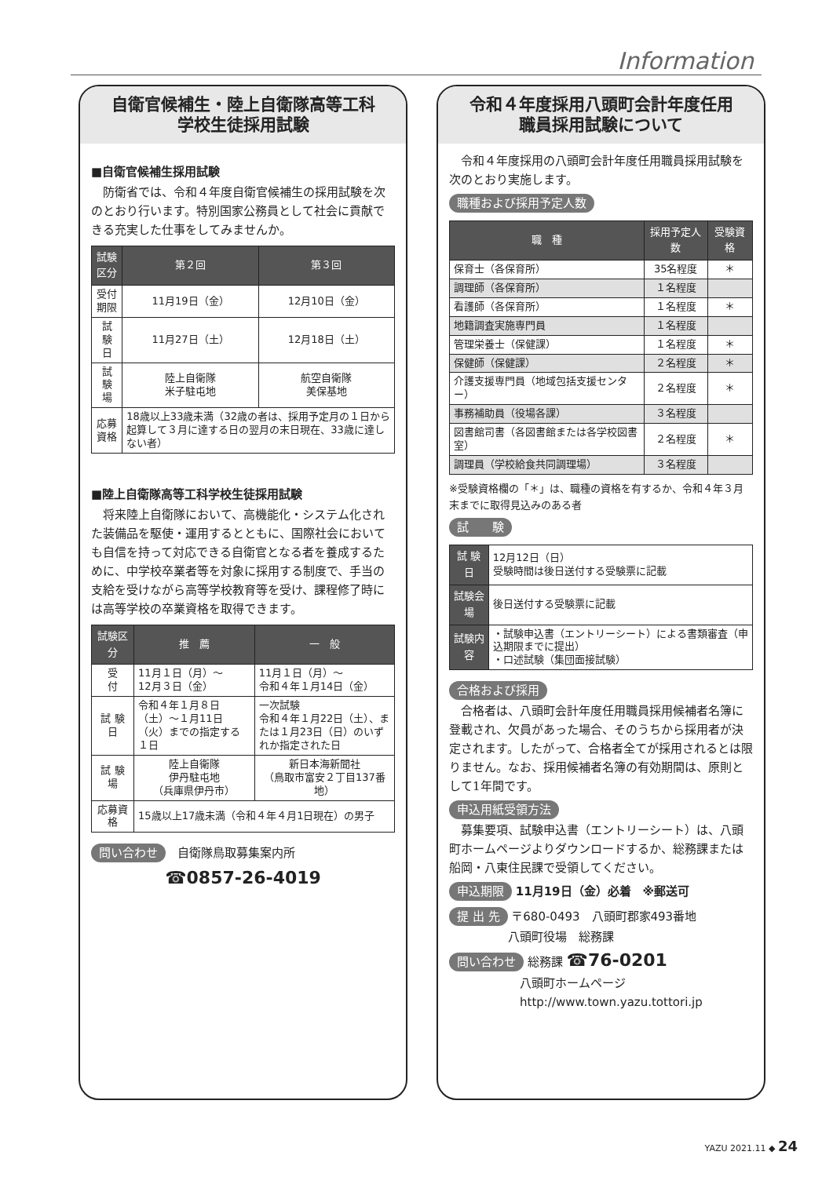Information
自衛官候補生・陸上自衛隊高等工科
学校生徒採用試験
■自衛官候補生採用試験
防衛省では、令和４年度自衛官候補生の採用試験を次のとおり行います。特別国家公務員として社会に貢献できる充実した仕事をしてみませんか。
| 試験区分 | 第２回 | 第３回 |
| --- | --- | --- |
| 受付期限 | 11月19日（金） | 12月10日（金） |
| 試 験 日 | 11月27日（土） | 12月18日（土） |
| 試 験 場 | 陸上自衛隊 米子駐屯地 | 航空自衛隊 美保基地 |
| 応募資格 | 18歳以上33歳未満（32歳の者は、採用予定月の１日から起算して３月に達する日の翌月の末日現在、33歳に達しない者） | |
■陸上自衛隊高等工科学校生徒採用試験
将来陸上自衛隊において、高機能化・システム化された装備品を駆使・運用するとともに、国際社会においても自信を持って対応できる自衛官となる者を養成するために、中学校卒業者等を対象に採用する制度で、手当の支給を受けながら高等学校教育等を受け、課程修了時には高等学校の卒業資格を取得できます。
| 試験区分 | 推 薦 | 一 般 |
| --- | --- | --- |
| 受 付 | 11月１日（月）～ 12月３日（金） | 11月１日（月）～ 令和４年１月14日（金） |
| 試 験 日 | 令和４年１月８日（土）～１月11日（火）までの指定する１日 | 一次試験 令和４年１月22日（土）、または１月23日（日）のいずれか指定された日 |
| 試 験 場 | 陸上自衛隊 伊丹駐屯地 （兵庫県伊丹市） | 新日本海新聞社 （鳥取市富安２丁目137番地） |
| 応募資格 | 15歳以上17歳未満（令和４年４月1日現在）の男子 | |
問い合わせ　自衛隊鳥取募集案内所
☎0857-26-4019
令和４年度採用八頭町会計年度任用
職員採用試験について
令和４年度採用の八頭町会計年度任用職員採用試験を次のとおり実施します。
職種および採用予定人数
| 職 種 | 採用予定人数 | 受験資格 |
| --- | --- | --- |
| 保育士（各保育所） | 35名程度 | ＊ |
| 調理師（各保育所） | １名程度 | |
| 看護師（各保育所） | １名程度 | ＊ |
| 地籍調査実施専門員 | １名程度 | |
| 管理栄養士（保健課） | １名程度 | ＊ |
| 保健師（保健課） | ２名程度 | ＊ |
| 介護支援専門員（地域包括支援センター） | ２名程度 | ＊ |
| 事務補助員（役場各課） | ３名程度 | |
| 図書館司書（各図書館または各学校図書室） | ２名程度 | ＊ |
| 調理員（学校給食共同調理場） | ３名程度 | |
※受験資格欄の「＊」は、職種の資格を有するか、令和４年３月末までに取得見込みのある者
試　　験
| 試 験 日 | 12月12日（日） 受験時間は後日送付する受験票に記載 |
| 試験会場 | 後日送付する受験票に記載 |
| 試験内容 | ・試験申込書（エントリーシート）による書類審査（申込期限までに提出） ・口述試験（集団面接試験） |
合格および採用
合格者は、八頭町会計年度任用職員採用候補者名簿に登載され、欠員があった場合、そのうちから採用者が決定されます。したがって、合格者全てが採用されるとは限りません。なお、採用候補者名簿の有効期間は、原則として1年間です。
申込用紙受領方法
募集要項、試験申込書（エントリーシート）は、八頭町ホームページよりダウンロードするか、総務課または船岡・八東住民課で受領してください。
申込期限 11月19日（金）必着　※郵送可
提 出 先 〒680-0493　八頭町郡家493番地
　　　　　八頭町役場　総務課
問い合わせ 総務課 ☎76-0201
　　　　　　八頭町ホームページ
　　　　　　http://www.town.yazu.tottori.jp
YAZU 2021.11 ◆ 24